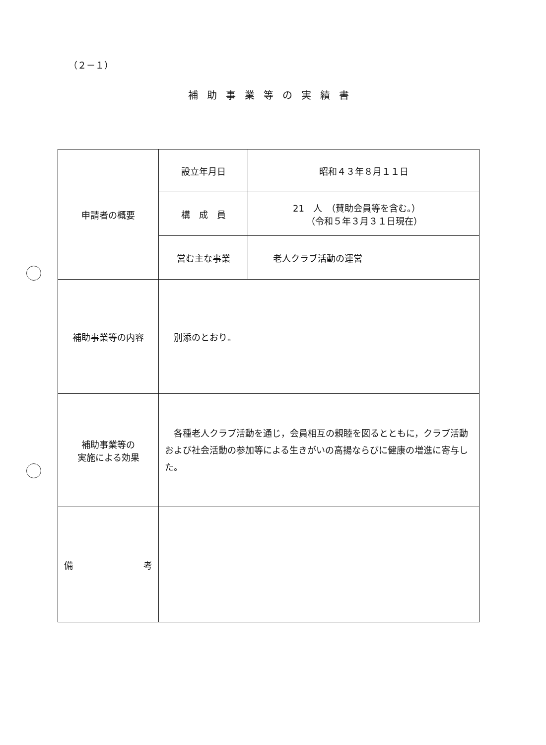（２－１）
補助事業等の実績書
| 申請者の概要 | 設立年月日 | 昭和４３年８月１１日 |
| | 構 成 員 | 21 人 （賛助会員等を含む。） （令和５年３月３１日現在） |
| | 営む主な事業 | 老人クラブ活動の運営 |
| 補助事業等の内容 | 別添のとおり。 | |
| 補助事業等の 実施による効果 | 各種老人クラブ活動を通じ，会員相互の親睦を図るとともに，クラブ活動および社会活動の参加等による生きがいの高揚ならびに健康の増進に寄与した。 | |
| 備 考 | | |